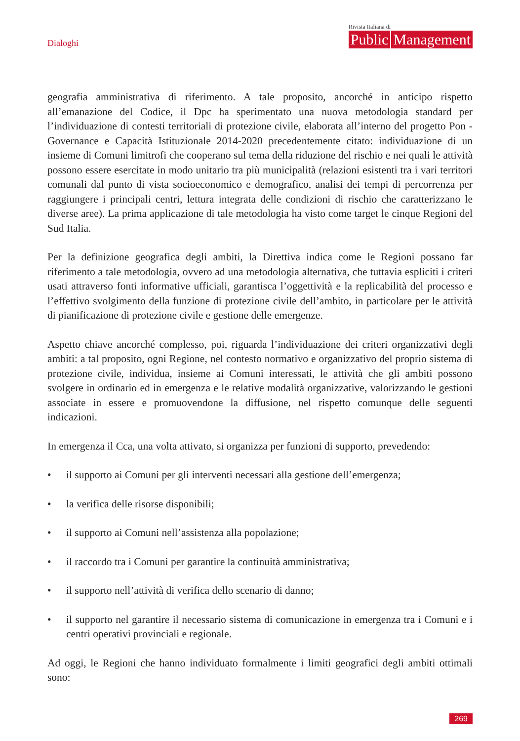Dialoghi
Rivista Italiana di
Public Management
geografia amministrativa di riferimento. A tale proposito, ancorché in anticipo rispetto all’emanazione del Codice, il Dpc ha sperimentato una nuova metodologia standard per l’individuazione di contesti territoriali di protezione civile, elaborata all’interno del progetto Pon - Governance e Capacità Istituzionale 2014-2020 precedentemente citato: individuazione di un insieme di Comuni limitrofi che cooperano sul tema della riduzione del rischio e nei quali le attività possono essere esercitate in modo unitario tra più municipalità (relazioni esistenti tra i vari territori comunali dal punto di vista socioeconomico e demografico, analisi dei tempi di percorrenza per raggiungere i principali centri, lettura integrata delle condizioni di rischio che caratterizzano le diverse aree). La prima applicazione di tale metodologia ha visto come target le cinque Regioni del Sud Italia.
Per la definizione geografica degli ambiti, la Direttiva indica come le Regioni possano far riferimento a tale metodologia, ovvero ad una metodologia alternativa, che tuttavia espliciti i criteri usati attraverso fonti informative ufficiali, garantisca l’oggettività e la replicabilità del processo e l’effettivo svolgimento della funzione di protezione civile dell’ambito, in particolare per le attività di pianificazione di protezione civile e gestione delle emergenze.
Aspetto chiave ancorché complesso, poi, riguarda l’individuazione dei criteri organizzativi degli ambiti: a tal proposito, ogni Regione, nel contesto normativo e organizzativo del proprio sistema di protezione civile, individua, insieme ai Comuni interessati, le attività che gli ambiti possono svolgere in ordinario ed in emergenza e le relative modalità organizzative, valorizzando le gestioni associate in essere e promuovendone la diffusione, nel rispetto comunque delle seguenti indicazioni.
In emergenza il Cca, una volta attivato, si organizza per funzioni di supporto, prevedendo:
• il supporto ai Comuni per gli interventi necessari alla gestione dell’emergenza;
• la verifica delle risorse disponibili;
• il supporto ai Comuni nell’assistenza alla popolazione;
• il raccordo tra i Comuni per garantire la continuità amministrativa;
• il supporto nell’attività di verifica dello scenario di danno;
• il supporto nel garantire il necessario sistema di comunicazione in emergenza tra i Comuni e i centri operativi provinciali e regionale.
Ad oggi, le Regioni che hanno individuato formalmente i limiti geografici degli ambiti ottimali sono:
269